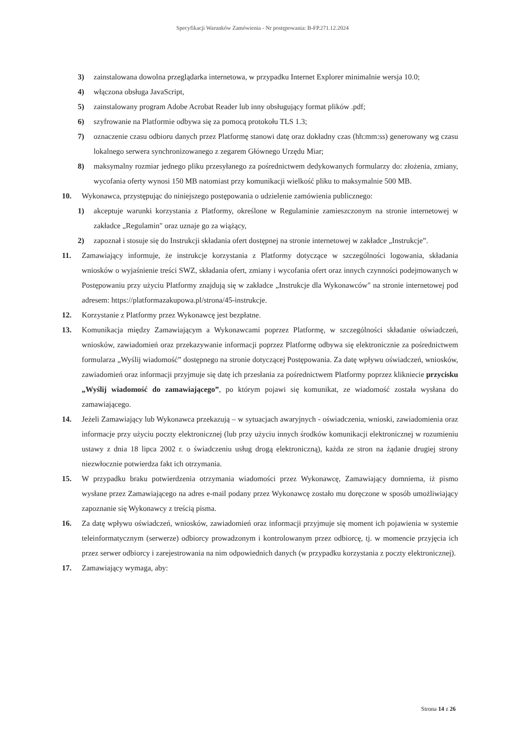Specyfikacji Warunków Zamówienia - Nr postępowania: B-FP.271.12.2024
3) zainstalowana dowolna przeglądarka internetowa, w przypadku Internet Explorer minimalnie wersja 10.0;
4) włączona obsługa JavaScript,
5) zainstalowany program Adobe Acrobat Reader lub inny obsługujący format plików .pdf;
6) szyfrowanie na Platformie odbywa się za pomocą protokołu TLS 1.3;
7) oznaczenie czasu odbioru danych przez Platformę stanowi datę oraz dokładny czas (hh:mm:ss) generowany wg czasu lokalnego serwera synchronizowanego z zegarem Głównego Urzędu Miar;
8) maksymalny rozmiar jednego pliku przesyłanego za pośrednictwem dedykowanych formularzy do: złożenia, zmiany, wycofania oferty wynosi 150 MB natomiast przy komunikacji wielkość pliku to maksymalnie 500 MB.
10. Wykonawca, przystępując do niniejszego postępowania o udzielenie zamówienia publicznego:
1) akceptuje warunki korzystania z Platformy, określone w Regulaminie zamieszczonym na stronie internetowej w zakładce „Regulamin" oraz uznaje go za wiążący,
2) zapoznał i stosuje się do Instrukcji składania ofert dostępnej na stronie internetowej w zakładce „Instrukcje”.
11. Zamawiający informuje, że instrukcje korzystania z Platformy dotyczące w szczególności logowania, składania wniosków o wyjaśnienie treści SWZ, składania ofert, zmiany i wycofania ofert oraz innych czynności podejmowanych w Postępowaniu przy użyciu Platformy znajdują się w zakładce „Instrukcje dla Wykonawców" na stronie internetowej pod adresem: https://platformazakupowa.pl/strona/45-instrukcje.
12. Korzystanie z Platformy przez Wykonawcę jest bezpłatne.
13. Komunikacja między Zamawiającym a Wykonawcami poprzez Platformę, w szczególności składanie oświadczeń, wniosków, zawiadomień oraz przekazywanie informacji poprzez Platformę odbywa się elektronicznie za pośrednictwem formularza „Wyślij wiadomość” dostępnego na stronie dotyczącej Postępowania. Za datę wpływu oświadczeń, wniosków, zawiadomień oraz informacji przyjmuje się datę ich przesłania za pośrednictwem Platformy poprzez klikniecie przycisku „Wyślij wiadomość do zamawiającego”, po którym pojawi się komunikat, ze wiadomość została wysłana do zamawiającego.
14. Jeżeli Zamawiający lub Wykonawca przekazują – w sytuacjach awaryjnych - oświadczenia, wnioski, zawiadomienia oraz informacje przy użyciu poczty elektronicznej (lub przy użyciu innych środków komunikacji elektronicznej w rozumieniu ustawy z dnia 18 lipca 2002 r. o świadczeniu usług drogą elektroniczną), każda ze stron na żądanie drugiej strony niezwłocznie potwierdza fakt ich otrzymania.
15. W przypadku braku potwierdzenia otrzymania wiadomości przez Wykonawcę, Zamawiający domniema, iż pismo wysłane przez Zamawiającego na adres e-mail podany przez Wykonawcę zostało mu doręczone w sposób umożliwiający zapoznanie się Wykonawcy z treścią pisma.
16. Za datę wpływu oświadczeń, wniosków, zawiadomień oraz informacji przyjmuje się moment ich pojawienia w systemie teleinformatycznym (serwerze) odbiorcy prowadzonym i kontrolowanym przez odbiorcę, tj. w momencie przyjęcia ich przez serwer odbiorcy i zarejestrowania na nim odpowiednich danych (w przypadku korzystania z poczty elektronicznej).
17. Zamawiający wymaga, aby:
Strona 14 z 26